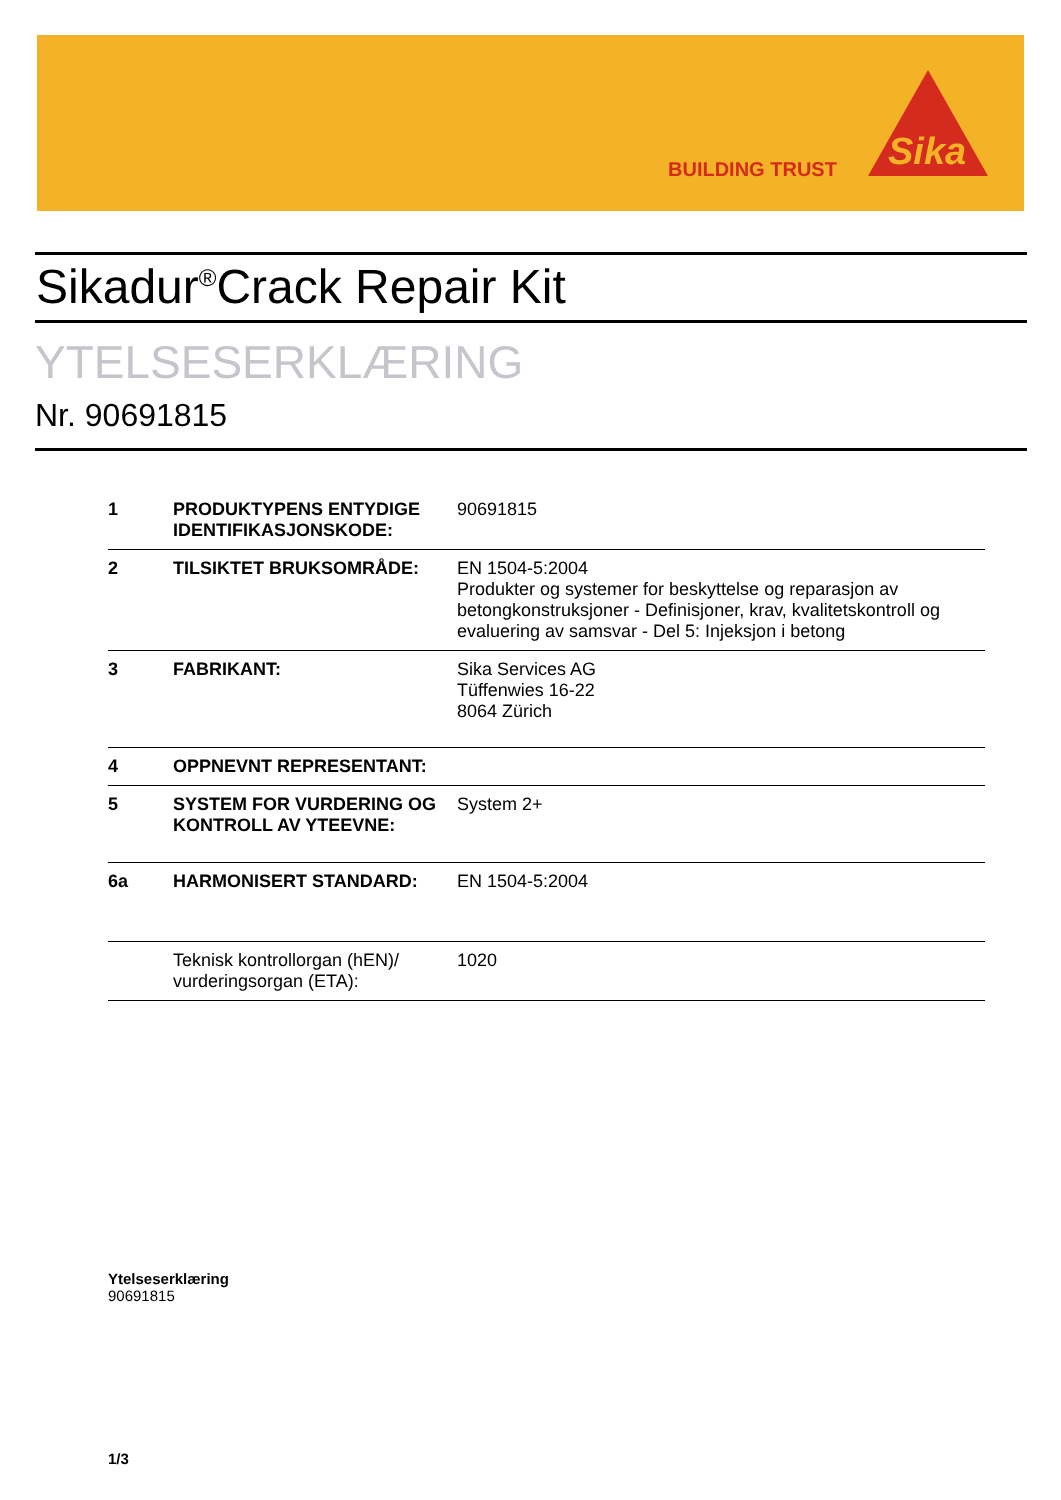BUILDING TRUST
Sika
Sikadur<sup>®</sup>Crack Repair Kit
YTELSESERKLÆRING
Nr. 90691815
| 1 | PRODUKTYPENS ENTYDIGE IDENTIFIKASJONSKODE: | 90691815 |
| 2 | TILSIKTET BRUKSOMRÅDE: | EN 1504-5:2004 Produkter og systemer for beskyttelse og reparasjon av betongkonstruksjoner - Definisjoner, krav, kvalitetskontroll og evaluering av samsvar - Del 5: Injeksjon i betong |
| 3 | FABRIKANT: | Sika Services AG Tüffenwies 16-22 8064 Zürich |
| 4 | OPPNEVNT REPRESENTANT: | |
| 5 | SYSTEM FOR VURDERING OG KONTROLL AV YTEEVNE: | System 2+ |
| 6a | HARMONISERT STANDARD: | EN 1504-5:2004 |
| | Teknisk kontrollorgan (hEN)/ vurderingsorgan (ETA): | 1020 |
Ytelseserklæring
90691815
1/3